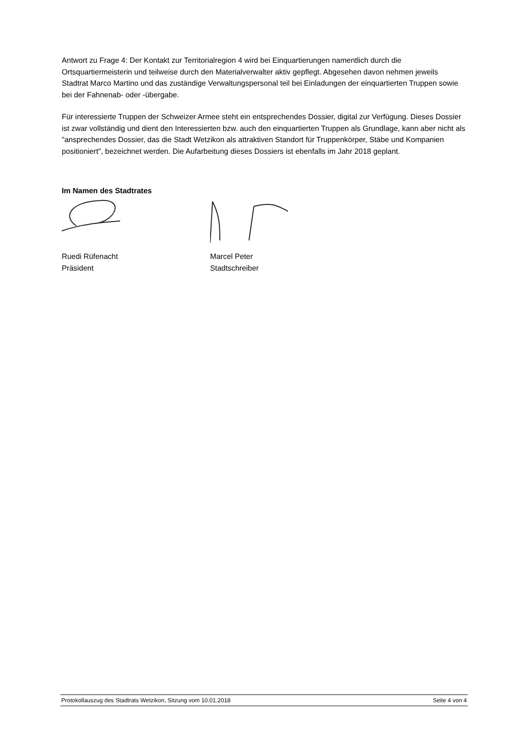Antwort zu Frage 4: Der Kontakt zur Territorialregion 4 wird bei Einquartierungen namentlich durch die Ortsquartiermeisterin und teilweise durch den Materialverwalter aktiv gepflegt. Abgesehen davon nehmen jeweils Stadtrat Marco Martino und das zuständige Verwaltungspersonal teil bei Einladungen der einquartierten Truppen sowie bei der Fahnenab- oder -übergabe.
Für interessierte Truppen der Schweizer Armee steht ein entsprechendes Dossier, digital zur Verfügung. Dieses Dossier ist zwar vollständig und dient den Interessierten bzw. auch den einquartierten Truppen als Grundlage, kann aber nicht als "ansprechendes Dossier, das die Stadt Wetzikon als attraktiven Standort für Truppenkörper, Stäbe und Kompanien positioniert", bezeichnet werden. Die Aufarbeitung dieses Dossiers ist ebenfalls im Jahr 2018 geplant.
Im Namen des Stadtrates
Ruedi Rüfenacht
Präsident
Marcel Peter
Stadtschreiber
Protokollauszug des Stadtrats Wetzikon, Sitzung vom 10.01.2018 Seite 4 von 4